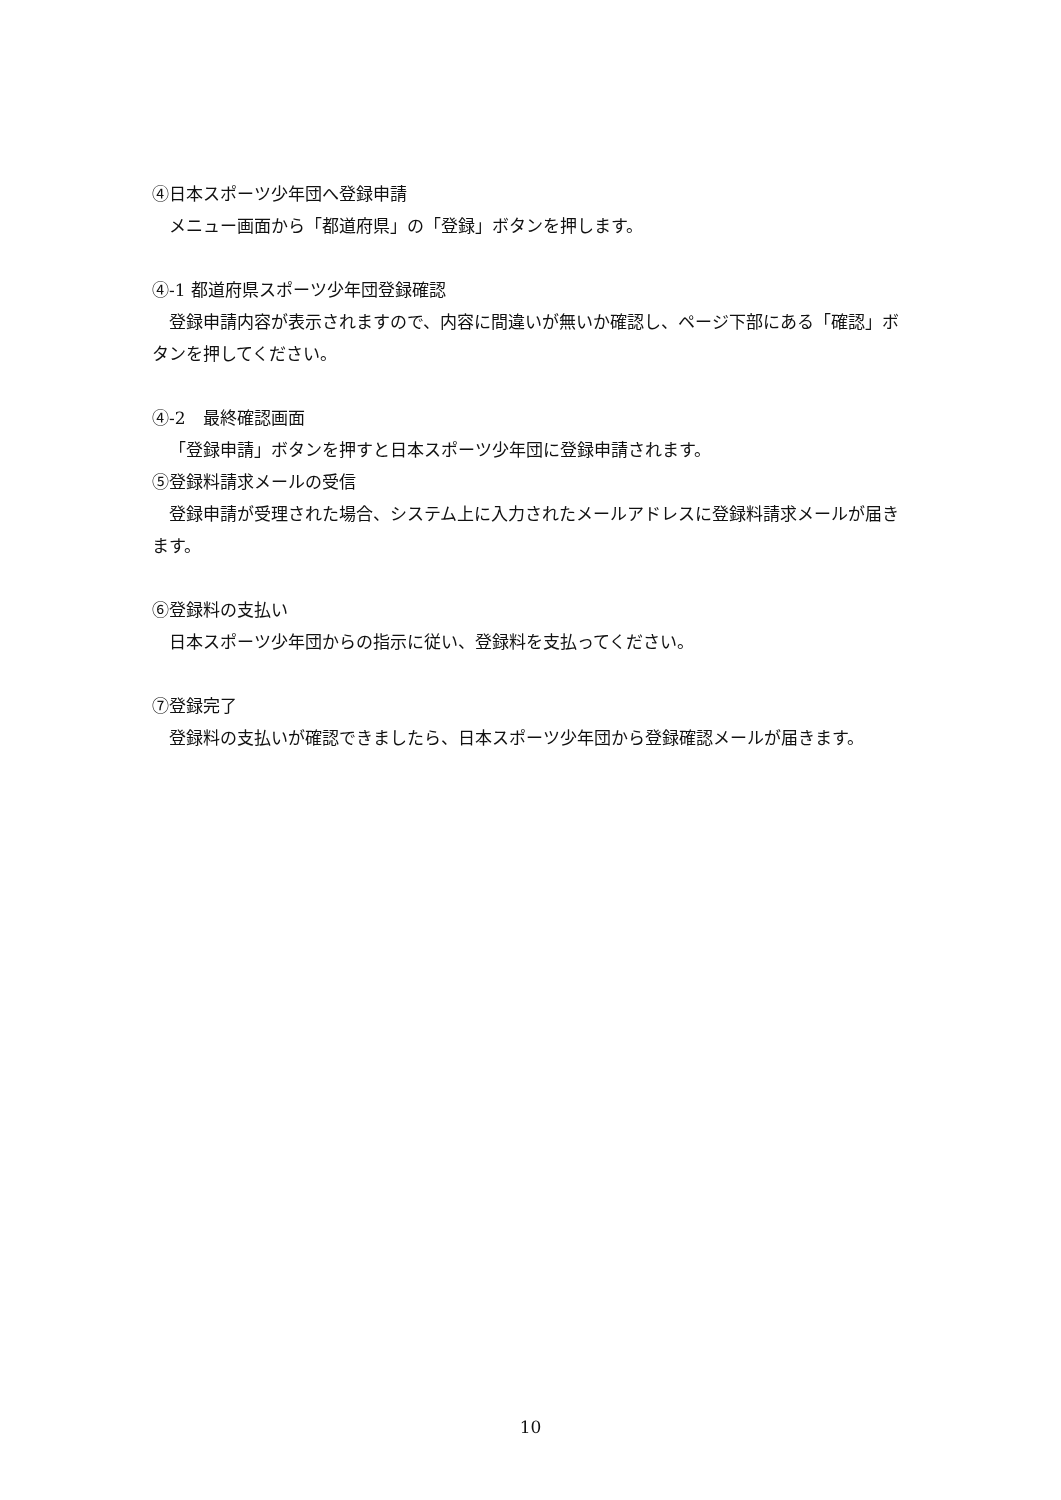④日本スポーツ少年団へ登録申請
メニュー画面から「都道府県」の「登録」ボタンを押します。
④-1 都道府県スポーツ少年団登録確認
登録申請内容が表示されますので、内容に間違いが無いか確認し、ページ下部にある「確認」ボタンを押してください。
④-2　最終確認画面
「登録申請」ボタンを押すと日本スポーツ少年団に登録申請されます。
⑤登録料請求メールの受信
登録申請が受理された場合、システム上に入力されたメールアドレスに登録料請求メールが届きます。
⑥登録料の支払い
日本スポーツ少年団からの指示に従い、登録料を支払ってください。
⑦登録完了
登録料の支払いが確認できましたら、日本スポーツ少年団から登録確認メールが届きます。
10